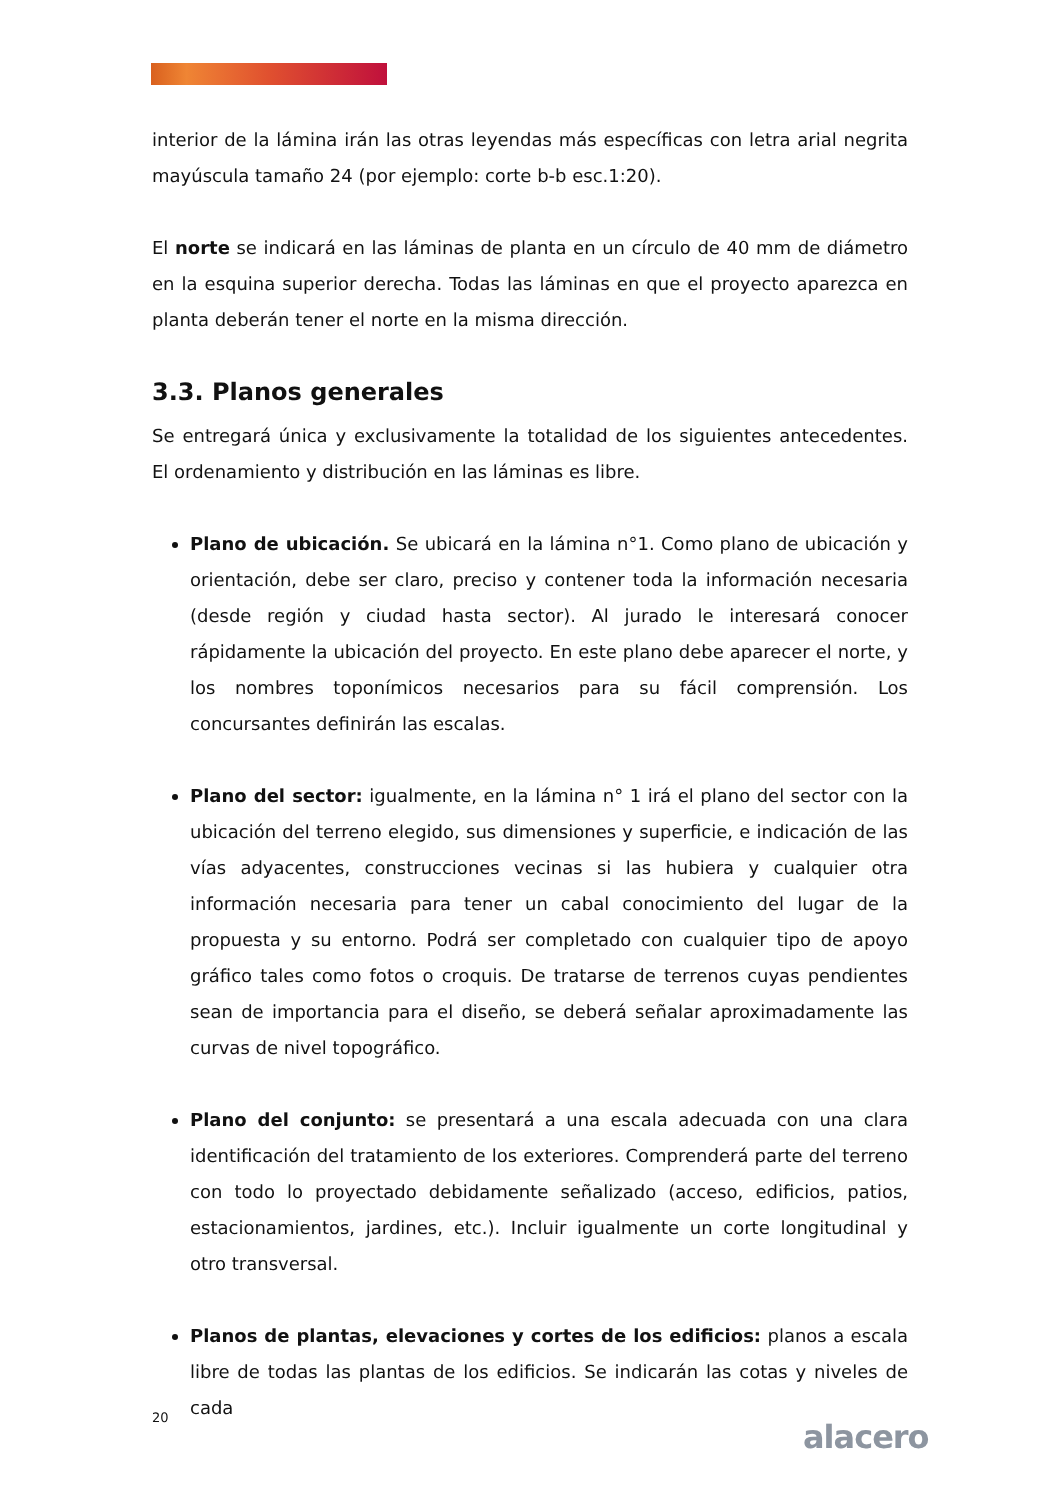interior de la lámina irán las otras leyendas más específicas con letra arial negrita mayúscula tamaño 24 (por ejemplo: corte b-b esc.1:20).
El norte se indicará en las láminas de planta en un círculo de 40 mm de diámetro en la esquina superior derecha. Todas las láminas en que el proyecto aparezca en planta deberán tener el norte en la misma dirección.
3.3. Planos generales
Se entregará única y exclusivamente la totalidad de los siguientes antecedentes. El ordenamiento y distribución en las láminas es libre.
Plano de ubicación. Se ubicará en la lámina n°1. Como plano de ubicación y orientación, debe ser claro, preciso y contener toda la información necesaria (desde región y ciudad hasta sector). Al jurado le interesará conocer rápidamente la ubicación del proyecto. En este plano debe aparecer el norte, y los nombres toponímicos necesarios para su fácil comprensión. Los concursantes definirán las escalas.
Plano del sector: igualmente, en la lámina n° 1 irá el plano del sector con la ubicación del terreno elegido, sus dimensiones y superficie, e indicación de las vías adyacentes, construcciones vecinas si las hubiera y cualquier otra información necesaria para tener un cabal conocimiento del lugar de la propuesta y su entorno. Podrá ser completado con cualquier tipo de apoyo gráfico tales como fotos o croquis. De tratarse de terrenos cuyas pendientes sean de importancia para el diseño, se deberá señalar aproximadamente las curvas de nivel topográfico.
Plano del conjunto: se presentará a una escala adecuada con una clara identificación del tratamiento de los exteriores. Comprenderá parte del terreno con todo lo proyectado debidamente señalizado (acceso, edificios, patios, estacionamientos, jardines, etc.). Incluir igualmente un corte longitudinal y otro transversal.
Planos de plantas, elevaciones y cortes de los edificios: planos a escala libre de todas las plantas de los edificios. Se indicarán las cotas y niveles de cada
20
alacero